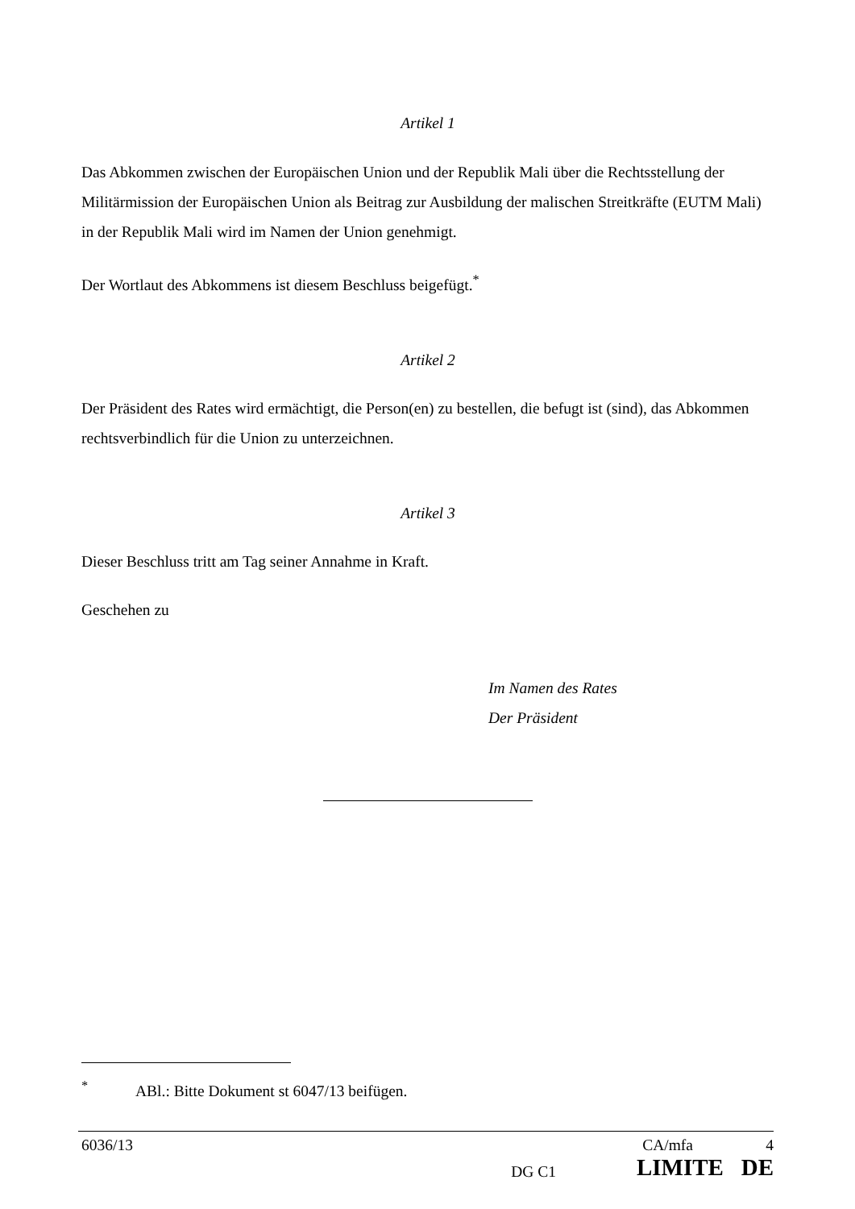Artikel 1
Das Abkommen zwischen der Europäischen Union und der Republik Mali über die Rechtsstellung der Militärmission der Europäischen Union als Beitrag zur Ausbildung der malischen Streitkräfte (EUTM Mali) in der Republik Mali wird im Namen der Union genehmigt.
Der Wortlaut des Abkommens ist diesem Beschluss beigefügt.<sup>*</sup>
Artikel 2
Der Präsident des Rates wird ermächtigt, die Person(en) zu bestellen, die befugt ist (sind), das Abkommen rechtsverbindlich für die Union zu unterzeichnen.
Artikel 3
Dieser Beschluss tritt am Tag seiner Annahme in Kraft.
Geschehen zu
Im Namen des Rates
Der Präsident
<sup>*</sup> ABl.: Bitte Dokument st 6047/13 beifügen.
| 6036/13 | | CA/mfa | 4 |
| | DG C1 | LIMITE DE | |